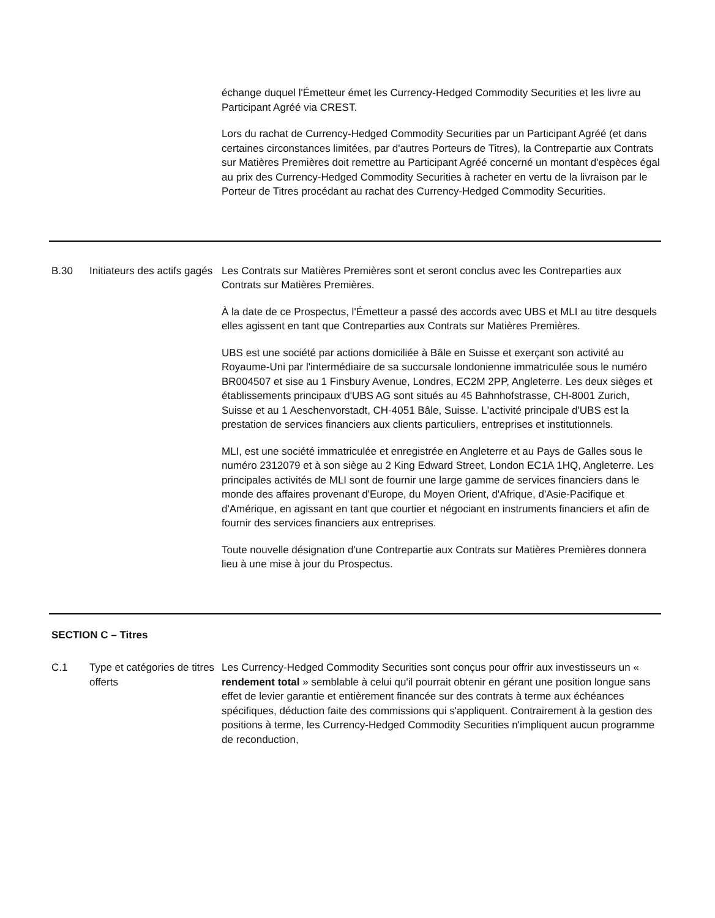| | | échange duquel l'Émetteur émet les Currency-Hedged Commodity Securities et les livre au Participant Agréé via CREST. Lors du rachat de Currency-Hedged Commodity Securities par un Participant Agréé (et dans certaines circonstances limitées, par d'autres Porteurs de Titres), la Contrepartie aux Contrats sur Matières Premières doit remettre au Participant Agréé concerné un montant d'espèces égal au prix des Currency-Hedged Commodity Securities à racheter en vertu de la livraison par le Porteur de Titres procédant au rachat des Currency-Hedged Commodity Securities. |
| B.30 | Initiateurs des actifs gagés | Les Contrats sur Matières Premières sont et seront conclus avec les Contreparties aux Contrats sur Matières Premières. À la date de ce Prospectus, l'Émetteur a passé des accords avec UBS et MLI au titre desquels elles agissent en tant que Contreparties aux Contrats sur Matières Premières. UBS est une société par actions domiciliée à Bâle en Suisse et exerçant son activité au Royaume-Uni par l'intermédiaire de sa succursale londonienne immatriculée sous le numéro BR004507 et sise au 1 Finsbury Avenue, Londres, EC2M 2PP, Angleterre. Les deux sièges et établissements principaux d'UBS AG sont situés au 45 Bahnhofstrasse, CH-8001 Zurich, Suisse et au 1 Aeschenvorstadt, CH-4051 Bâle, Suisse. L'activité principale d'UBS est la prestation de services financiers aux clients particuliers, entreprises et institutionnels. MLI, est une société immatriculée et enregistrée en Angleterre et au Pays de Galles sous le numéro 2312079 et à son siège au 2 King Edward Street, London EC1A 1HQ, Angleterre. Les principales activités de MLI sont de fournir une large gamme de services financiers dans le monde des affaires provenant d'Europe, du Moyen Orient, d'Afrique, d'Asie-Pacifique et d'Amérique, en agissant en tant que courtier et négociant en instruments financiers et afin de fournir des services financiers aux entreprises. Toute nouvelle désignation d'une Contrepartie aux Contrats sur Matières Premières donnera lieu à une mise à jour du Prospectus. |
| SECTION C – Titres | | |
| C.1 | Type et catégories de titres offerts | Les Currency-Hedged Commodity Securities sont conçus pour offrir aux investisseurs un « rendement total » semblable à celui qu'il pourrait obtenir en gérant une position longue sans effet de levier garantie et entièrement financée sur des contrats à terme aux échéances spécifiques, déduction faite des commissions qui s'appliquent. Contrairement à la gestion des positions à terme, les Currency-Hedged Commodity Securities n'impliquent aucun programme de reconduction, |